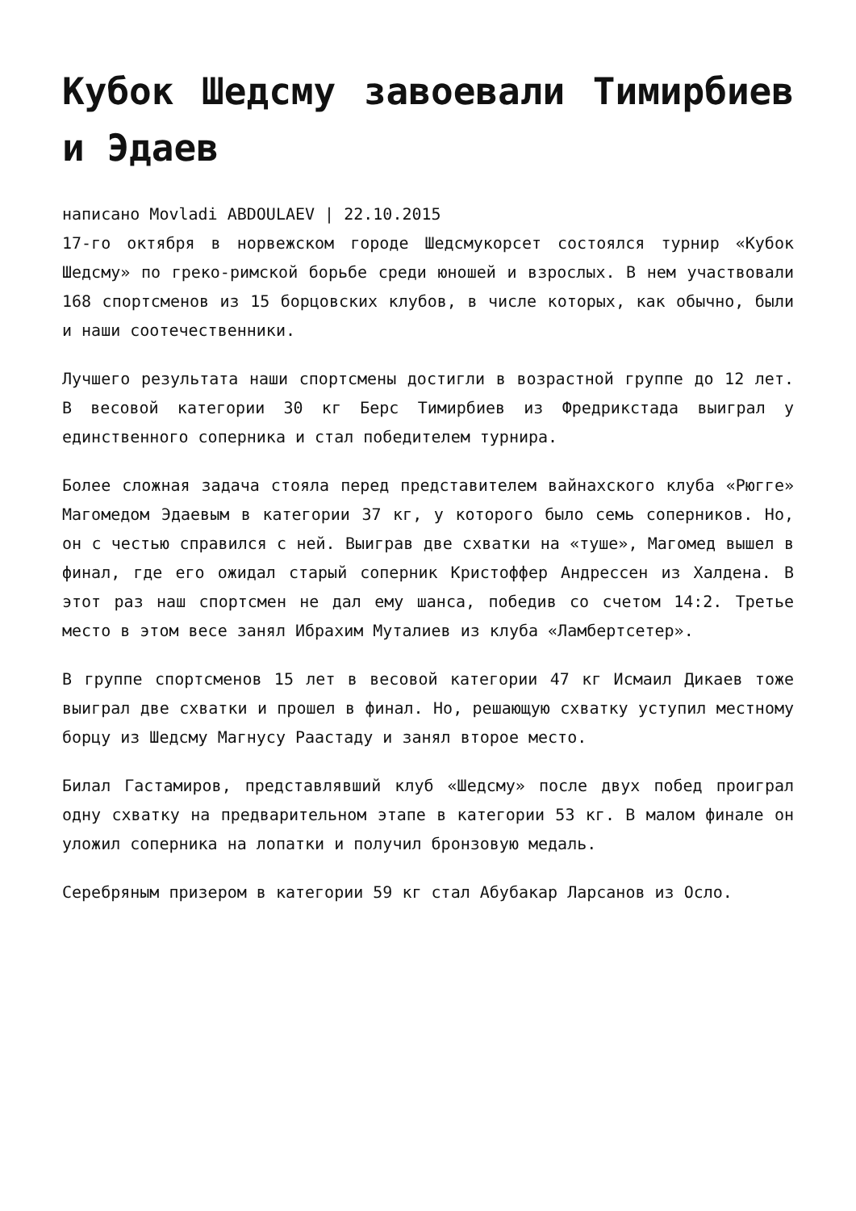Кубок Шедсму завоевали Тимирбиев и Эдаев
написано Movladi ABDOULAEV | 22.10.2015
17-го октября в норвежском городе Шедсмукорсет состоялся турнир «Кубок Шедсму» по греко-римской борьбе среди юношей и взрослых. В нем участвовали 168 спортсменов из 15 борцовских клубов, в числе которых, как обычно, были и наши соотечественники.
Лучшего результата наши спортсмены достигли в возрастной группе до 12 лет. В весовой категории 30 кг Берс Тимирбиев из Фредрикстада выиграл у единственного соперника и стал победителем турнира.
Более сложная задача стояла перед представителем вайнахского клуба «Рюгге» Магомедом Эдаевым в категории 37 кг, у которого было семь соперников. Но, он с честью справился с ней. Выиграв две схватки на «туше», Магомед вышел в финал, где его ожидал старый соперник Кристоффер Андрессен из Халдена. В этот раз наш спортсмен не дал ему шанса, победив со счетом 14:2. Третье место в этом весе занял Ибрахим Муталиев из клуба «Ламбертсетер».
В группе спортсменов 15 лет в весовой категории 47 кг Исмаил Дикаев тоже выиграл две схватки и прошел в финал. Но, решающую схватку уступил местному борцу из Шедсму Магнусу Раастаду и занял второе место.
Билал Гастамиров, представлявший клуб «Шедсму» после двух побед проиграл одну схватку на предварительном этапе в категории 53 кг. В малом финале он уложил соперника на лопатки и получил бронзовую медаль.
Серебряным призером в категории 59 кг стал Абубакар Ларсанов из Осло.